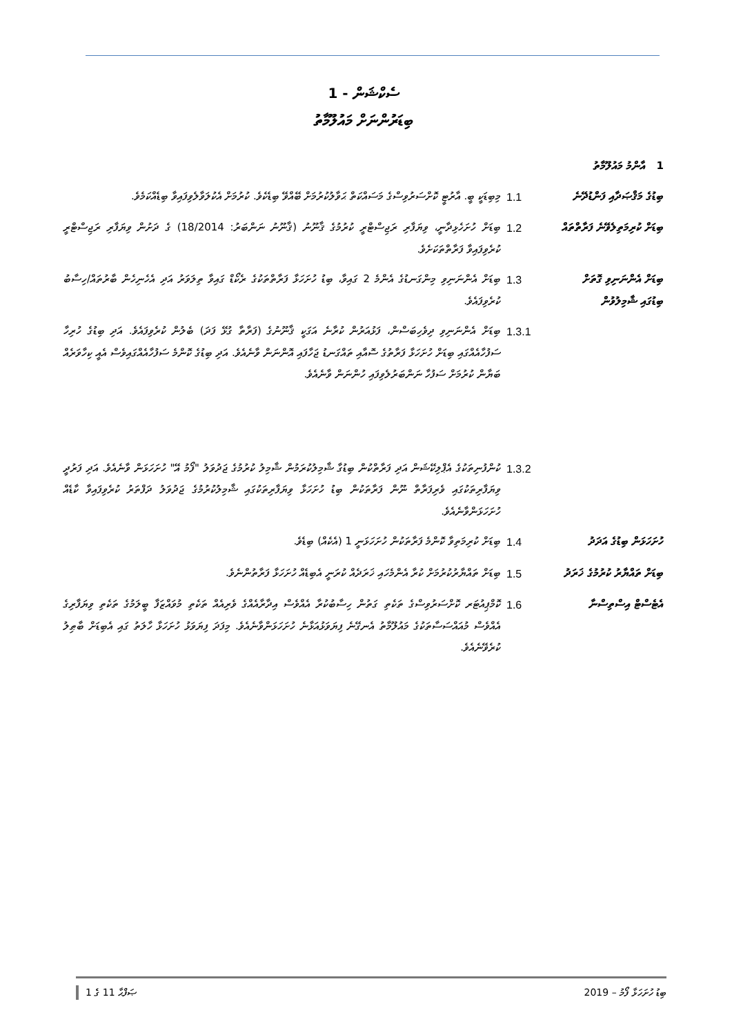ސެކްޝަން - 1
ބިޑަރުންނަށް މައުލޫމާތު
| 1 އާންމު މައުލޫމާތު | | |
| ބިޑުގެ މަޤްޞަދާއި ފަންޑުދޭނެ | 1.1 | މިބިޑަކީ ބީ. އާރުޓީ ކޮށްސަރުވިސްގެ މަސައްކަތް ޙަވާލުކުރުމަށް ބޭއްވޭ ބިޑެކެވެ. ކުރުމަށް އެކުލަވާލެވިފައިވާ ބިޑެއްކަމެވެ. |
| ބިޑަށް ކުރިމަތިލެވޭނެ ފަރާތްތައް | 1.2 | ބިޑަށް ހުށަހެޅިދާނީ، ވިޔަފާރި ރަޖިސްޓްރީ ކުރުމުގެ ޤާނޫނު (ޤާނޫނު ނަންބަރު: 18/2014) ގެ ދަށުން ވިޔަފާރި ރަޖިސްޓްރީ ކުރެވިފައިވާ ފަރާތްތަކަށެވެ. |
| ބިޑަށް އެންނަނިވި ގޮތަށް ބިޑުގައި ޝާމިލުވުން | 1.3 | ބިޑަށް އެންނަނިވި މިންގަނޑުގެ އެންމެ 2 ގައިވާ، ބިޑު ހުށަހަޅާ ފަރާތްތަކުގެ ރެކޯޑް ގައިވާ ތިލަވަރު އަދި އެހެނިހެން ބާރުތައް/ހިސާބު ކުރެވިފައެވެ. |
| | 1.3.1 | ބިޑަށް އެންނަނިވި ދިވެހިބަސްން، ފަޅުއަރުން ކުރާނެ އަގަކީ ޤާނޫނުގެ (ފަރާތާ ގުޅޭ ފަދަ) ބެލުން ކުރެވިފައެވެ. އަދި ބިޑުގެ ހުރިހާ ސަފުހާއެއްގައި ބިޑަށް ހުށަހަޅާ ފަރާތުގެ ސޮއާއި ތައްގަނޑު ޖަހާފައި އޮންނަން ވާނެއެވެ. އަދި ބިޑުގެ ކޮންމެ ސަފުހާއެއްގައިވެސް އެއީ ކިހާވަރެއް ބަޔާން ކުރުމަށް ސަފުހާ ނަންބަރުލެވިފައި ހުންނަން ވާނެއެވެ. |
| | 1.3.2 | ކުންފުނިތަކުގެ އެޕްލިކޭޝަން އަދި ފަރާތްކުން ބިޑުގާ ޝާމިލުކުރަމުން ޝާމިލު ކުރުމުގެ ޖަދުވަލު "ފޯމު އޭ" ހުށަހަޅަން ވާނެއެވެ. އަދި ފަރުދީ ވިޔަފާރިތަކުގައި ވެރިފަރާތް ނޫން ފަރާތަކުން ބިޑު ހުށަހަޅާ ވިޔަފާރިތަކުގައި ޝާމިލުކުރުމުގެ ޖަދުވަލު ދަފްތަރު ކުރެވިފައިވާ ކާޑެއް ހުށަހަޅަންވާނެއެވެ. |
| ހުށަހަޅަން ބިޑުގެ އަދަދު | 1.4 | ބިޑަށް ކުރިމަތިވާ ކޮންމެ ފަރާތަކުން ހުށަހަޅަނީ 1 (އެކެއް) ބިޑެވެ. |
| ބިޑަށް ތައްޔާރު ކުރުމުގެ ޚަރަދު | 1.5 | ބިޑަށް ތައްޔާރުކުރުމަށް ކުރާ އެންމެހައި ޚަރަދެއް ކުރަނީ އެބިޑެއް ހުށަހަޅާ ފަރާތުންނެވެ. |
| އެޓެސްޓް އިސްތިސްނާ | 1.6 | ކޮމްޕިއުޓަރ ކޮށްސަރުވިސްގެ ތަކެތި ގަތުން ހިސާބުކުރާ އެއްވެސް އިދާރާއެއްގެ ވެރިއެއް ތަކެތި މުވައްޒަފާ ބީލަމުގެ ތަކެތި ވިޔަފާރިގެ އެއްވެސް މުއައްސަސާތަކުގެ މައުލޫމާތު އެނގޭނެ ފިޔަވަޅުއަޅާނެ ހުށަހަޅަންވާނެއެވެ. މިފަދަ ފިޔަވަޅު ހުށަހަޅާ ހާލަތު ގައި އެބިޑަށް ބާޠިލު ކުރެވޭނެއެވެ. |
ބިޑު ހުށަހަޅާ ފޯމު – 2019 ޞަފްޙާ 11 ގެ 1